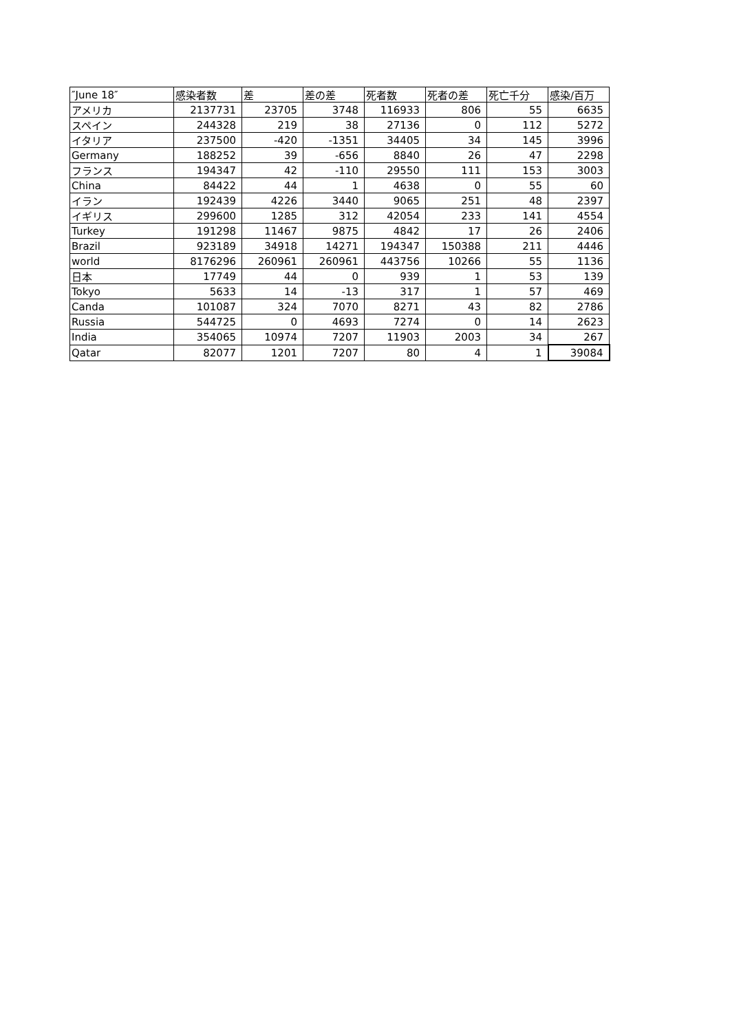| ″June 18″ | 感染者数 | 差 | 差の差 | 死者数 | 死者の差 | 死亡千分 | 感染/百万 |
| --- | --- | --- | --- | --- | --- | --- | --- |
| アメリカ | 2137731 | 23705 | 3748 | 116933 | 806 | 55 | 6635 |
| スペイン | 244328 | 219 | 38 | 27136 | 0 | 112 | 5272 |
| イタリア | 237500 | -420 | -1351 | 34405 | 34 | 145 | 3996 |
| Germany | 188252 | 39 | -656 | 8840 | 26 | 47 | 2298 |
| フランス | 194347 | 42 | -110 | 29550 | 111 | 153 | 3003 |
| China | 84422 | 44 | 1 | 4638 | 0 | 55 | 60 |
| イラン | 192439 | 4226 | 3440 | 9065 | 251 | 48 | 2397 |
| イギリス | 299600 | 1285 | 312 | 42054 | 233 | 141 | 4554 |
| Turkey | 191298 | 11467 | 9875 | 4842 | 17 | 26 | 2406 |
| Brazil | 923189 | 34918 | 14271 | 194347 | 150388 | 211 | 4446 |
| world | 8176296 | 260961 | 260961 | 443756 | 10266 | 55 | 1136 |
| 日本 | 17749 | 44 | 0 | 939 | 1 | 53 | 139 |
| Tokyo | 5633 | 14 | -13 | 317 | 1 | 57 | 469 |
| Canda | 101087 | 324 | 7070 | 8271 | 43 | 82 | 2786 |
| Russia | 544725 | 0 | 4693 | 7274 | 0 | 14 | 2623 |
| India | 354065 | 10974 | 7207 | 11903 | 2003 | 34 | 267 |
| Qatar | 82077 | 1201 | 7207 | 80 | 4 | 1 | 39084 |